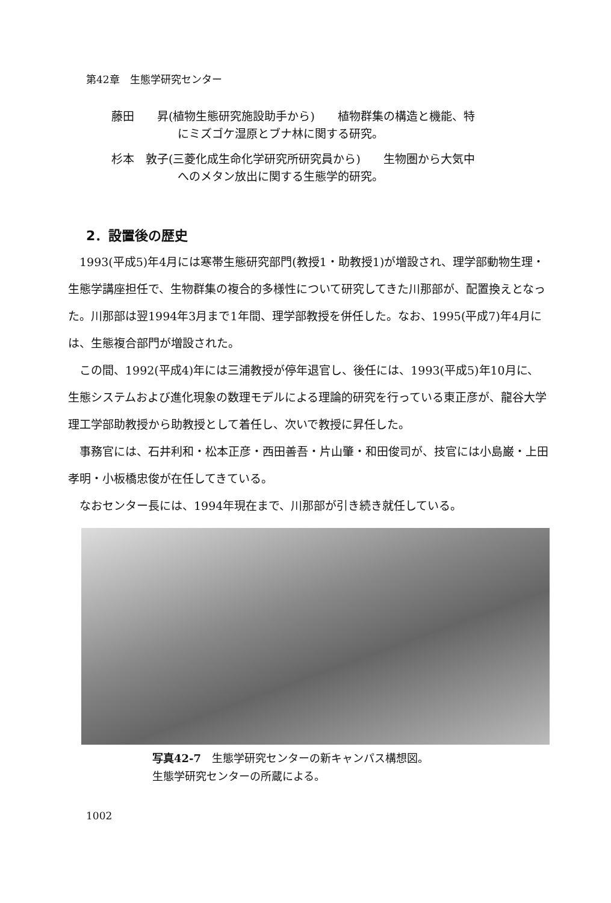第42章　生態学研究センター
藤田　　昇(植物生態研究施設助手から)　　植物群集の構造と機能、特
にミズゴケ湿原とブナ林に関する研究。
杉本　敦子(三菱化成生命化学研究所研究員から)　　生物圏から大気中
へのメタン放出に関する生態学的研究。
2．設置後の歴史
1993(平成5)年4月には寒帯生態研究部門(教授1・助教授1)が増設され、理学部動物生理・生態学講座担任で、生物群集の複合的多様性について研究してきた川那部が、配置換えとなった。川那部は翌1994年3月まで1年間、理学部教授を併任した。なお、1995(平成7)年4月には、生態複合部門が増設された。
この間、1992(平成4)年には三浦教授が停年退官し、後任には、1993(平成5)年10月に、生態システムおよび進化現象の数理モデルによる理論的研究を行っている東正彦が、龍谷大学理工学部助教授から助教授として着任し、次いで教授に昇任した。
事務官には、石井利和・松本正彦・西田善吾・片山肇・和田俊司が、技官には小島巌・上田孝明・小板橋忠俊が在任してきている。
なおセンター長には、1994年現在まで、川那部が引き続き就任している。
写真42-7　生態学研究センターの新キャンパス構想図。
生態学研究センターの所蔵による。
1002